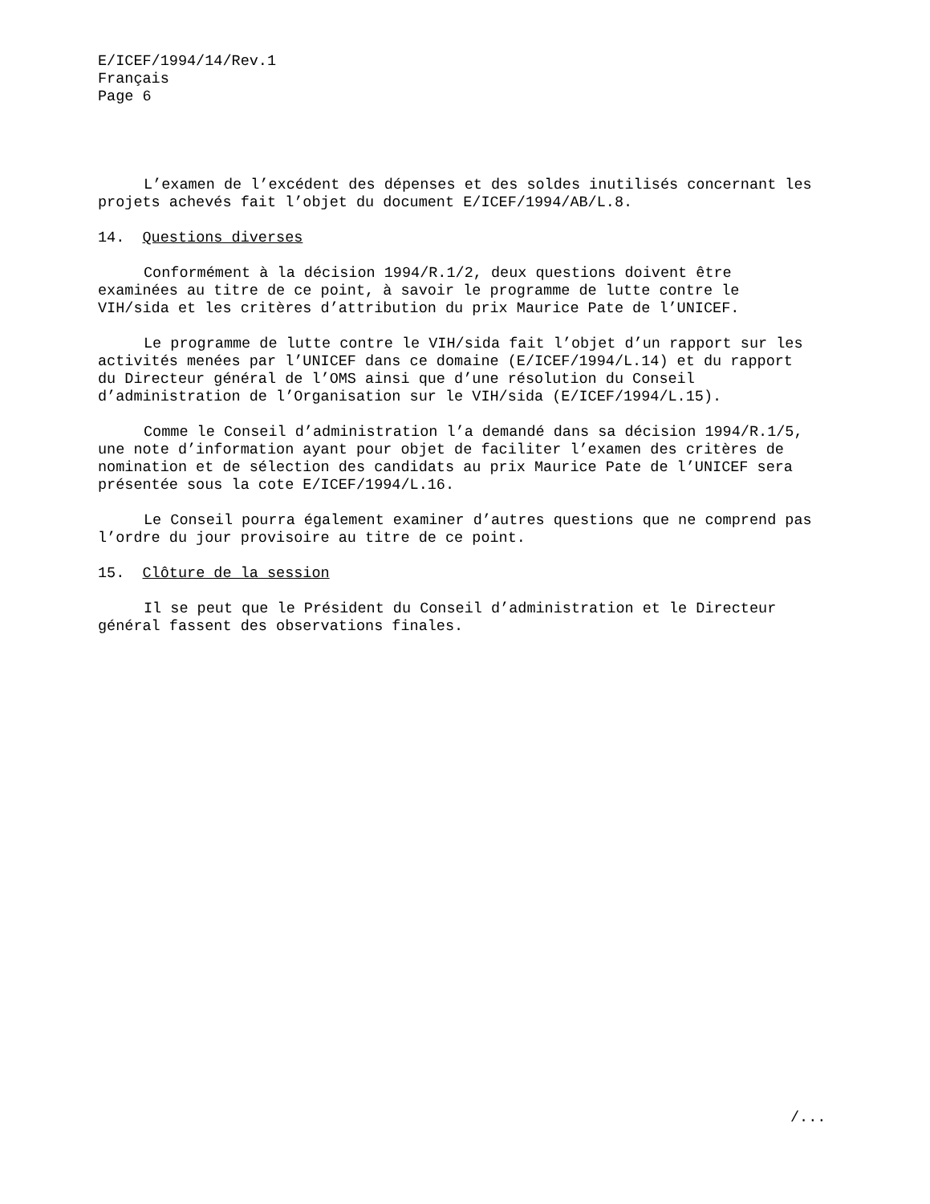E/ICEF/1994/14/Rev.1
Français
Page 6
L’examen de l’excédent des dépenses et des soldes inutilisés concernant les projets achevés fait l’objet du document E/ICEF/1994/AB/L.8.
14. Questions diverses
Conformément à la décision 1994/R.1/2, deux questions doivent être
examinées au titre de ce point, à savoir le programme de lutte contre le
VIH/sida et les critères d’attribution du prix Maurice Pate de l’UNICEF.
Le programme de lutte contre le VIH/sida fait l’objet d’un rapport sur les
activités menées par l’UNICEF dans ce domaine (E/ICEF/1994/L.14) et du rapport
du Directeur général de l’OMS ainsi que d’une résolution du Conseil
d’administration de l’Organisation sur le VIH/sida (E/ICEF/1994/L.15).
Comme le Conseil d’administration l’a demandé dans sa décision 1994/R.1/5,
une note d’information ayant pour objet de faciliter l’examen des critères de
nomination et de sélection des candidats au prix Maurice Pate de l’UNICEF sera
présentée sous la cote E/ICEF/1994/L.16.
Le Conseil pourra également examiner d’autres questions que ne comprend pas
l’ordre du jour provisoire au titre de ce point.
15. Clôture de la session
Il se peut que le Président du Conseil d’administration et le Directeur
général fassent des observations finales.
/...